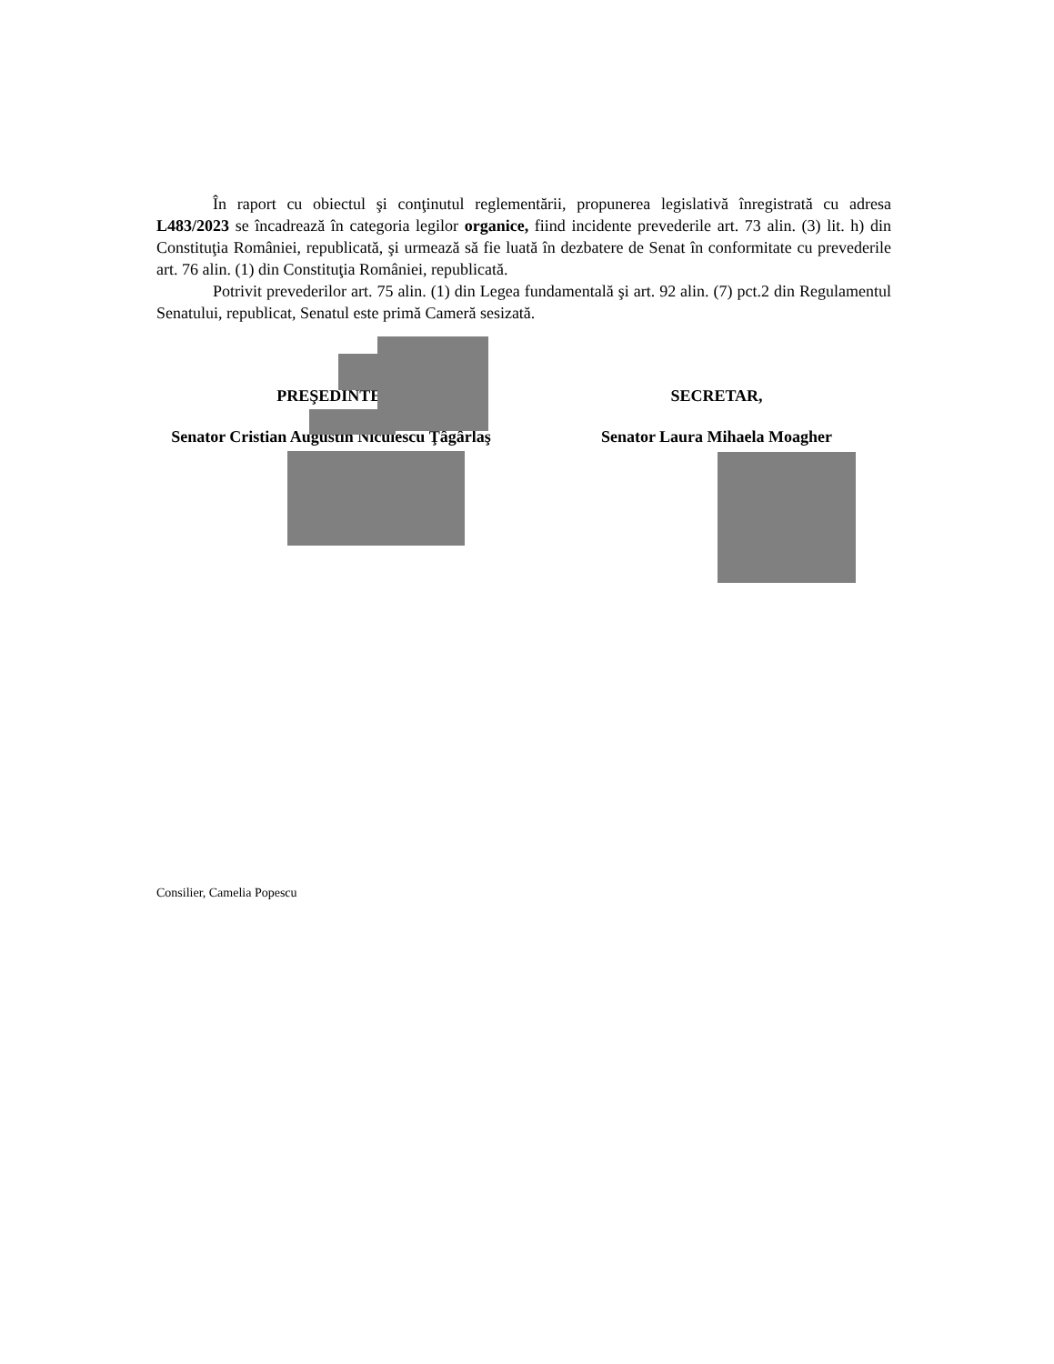În raport cu obiectul şi conţinutul reglementării, propunerea legislativă înregistrată cu adresa L483/2023 se încadrează în categoria legilor organice, fiind incidente prevederile art. 73 alin. (3) lit. h) din Constituţia României, republicată, şi urmează să fie luată în dezbatere de Senat în conformitate cu prevederile art. 76 alin. (1) din Constituţia României, republicată.
Potrivit prevederilor art. 75 alin. (1) din Legea fundamentală şi art. 92 alin. (7) pct.2 din Regulamentul Senatului, republicat, Senatul este primă Cameră sesizată.
PREŞEDINTE,
Senator Cristian Augustin Niculescu Ţâgârlaş
SECRETAR,
Senator Laura Mihaela Moagher
Consilier, Camelia Popescu